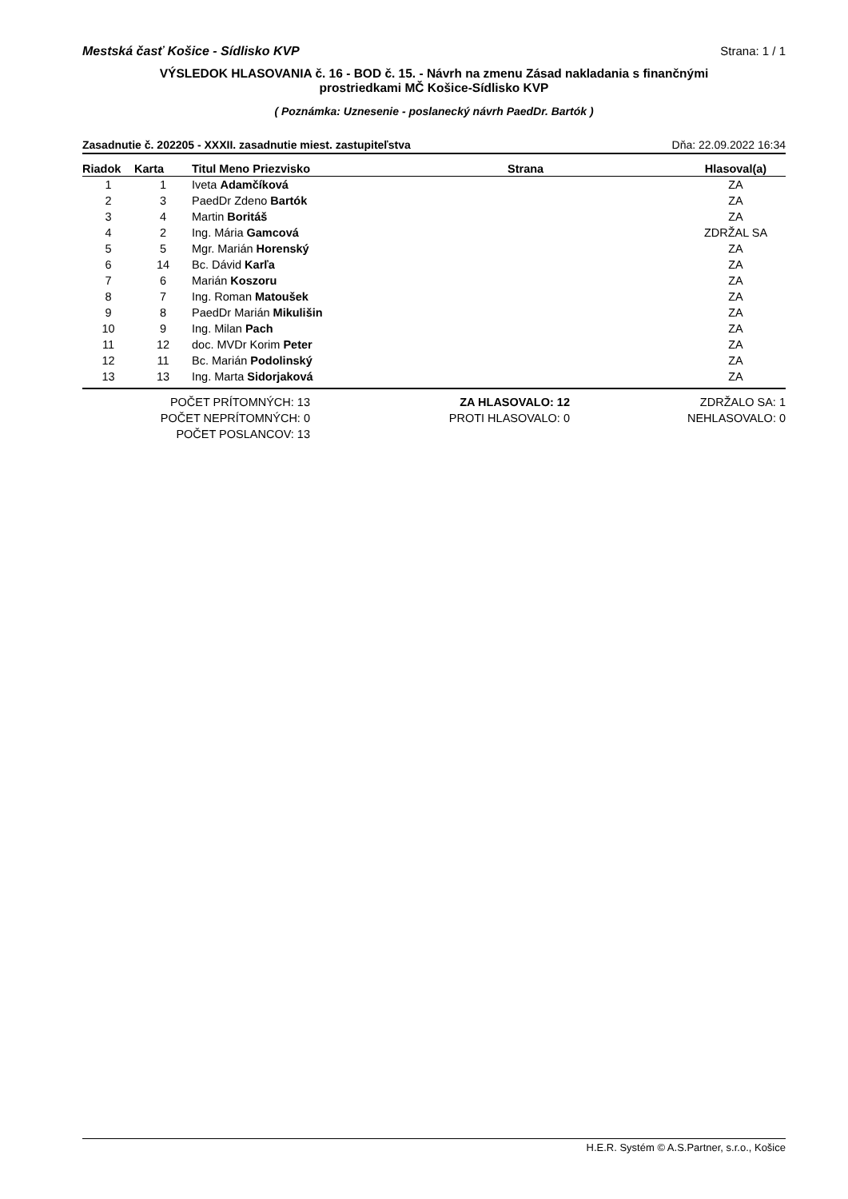Mestská časť Košice - Sídlisko KVP Strana: 1 / 1
VÝSLEDOK HLASOVANIA č. 16 - BOD č. 15. - Návrh na zmenu Zásad nakladania s finančnými
prostriedkami MČ Košice-Sídlisko KVP
( Poznámka: Uznesenie - poslanecký návrh PaedDr. Bartók )
Zasadnutie č. 202205 - XXXII. zasadnutie miest. zastupiteľstva Dňa: 22.09.2022 16:34
| Riadok | Karta | Titul Meno Priezvisko | Strana | Hlasoval(a) |
| --- | --- | --- | --- | --- |
| 1 | 1 | Iveta Adamčíková | | ZA |
| 2 | 3 | PaedDr Zdeno Bartók | | ZA |
| 3 | 4 | Martin Boritáš | | ZA |
| 4 | 2 | Ing. Mária Gamcová | | ZDRŽAL SA |
| 5 | 5 | Mgr. Marián Horenský | | ZA |
| 6 | 14 | Bc. Dávid Karľa | | ZA |
| 7 | 6 | Marián Koszoru | | ZA |
| 8 | 7 | Ing. Roman Matoušek | | ZA |
| 9 | 8 | PaedDr Marián Mikulišin | | ZA |
| 10 | 9 | Ing. Milan Pach | | ZA |
| 11 | 12 | doc. MVDr Korim Peter | | ZA |
| 12 | 11 | Bc. Marián Podolinský | | ZA |
| 13 | 13 | Ing. Marta Sidorjaková | | ZA |
POČET PRÍTOMNÝCH: 13
POČET NEPRÍTOMNÝCH: 0
POČET POSLANCOV: 13
ZA HLASOVALO: 12
PROTI HLASOVALO: 0
ZDRŽALO SA: 1
NEHLASOVALO: 0
H.E.R. Systém © A.S.Partner, s.r.o., Košice